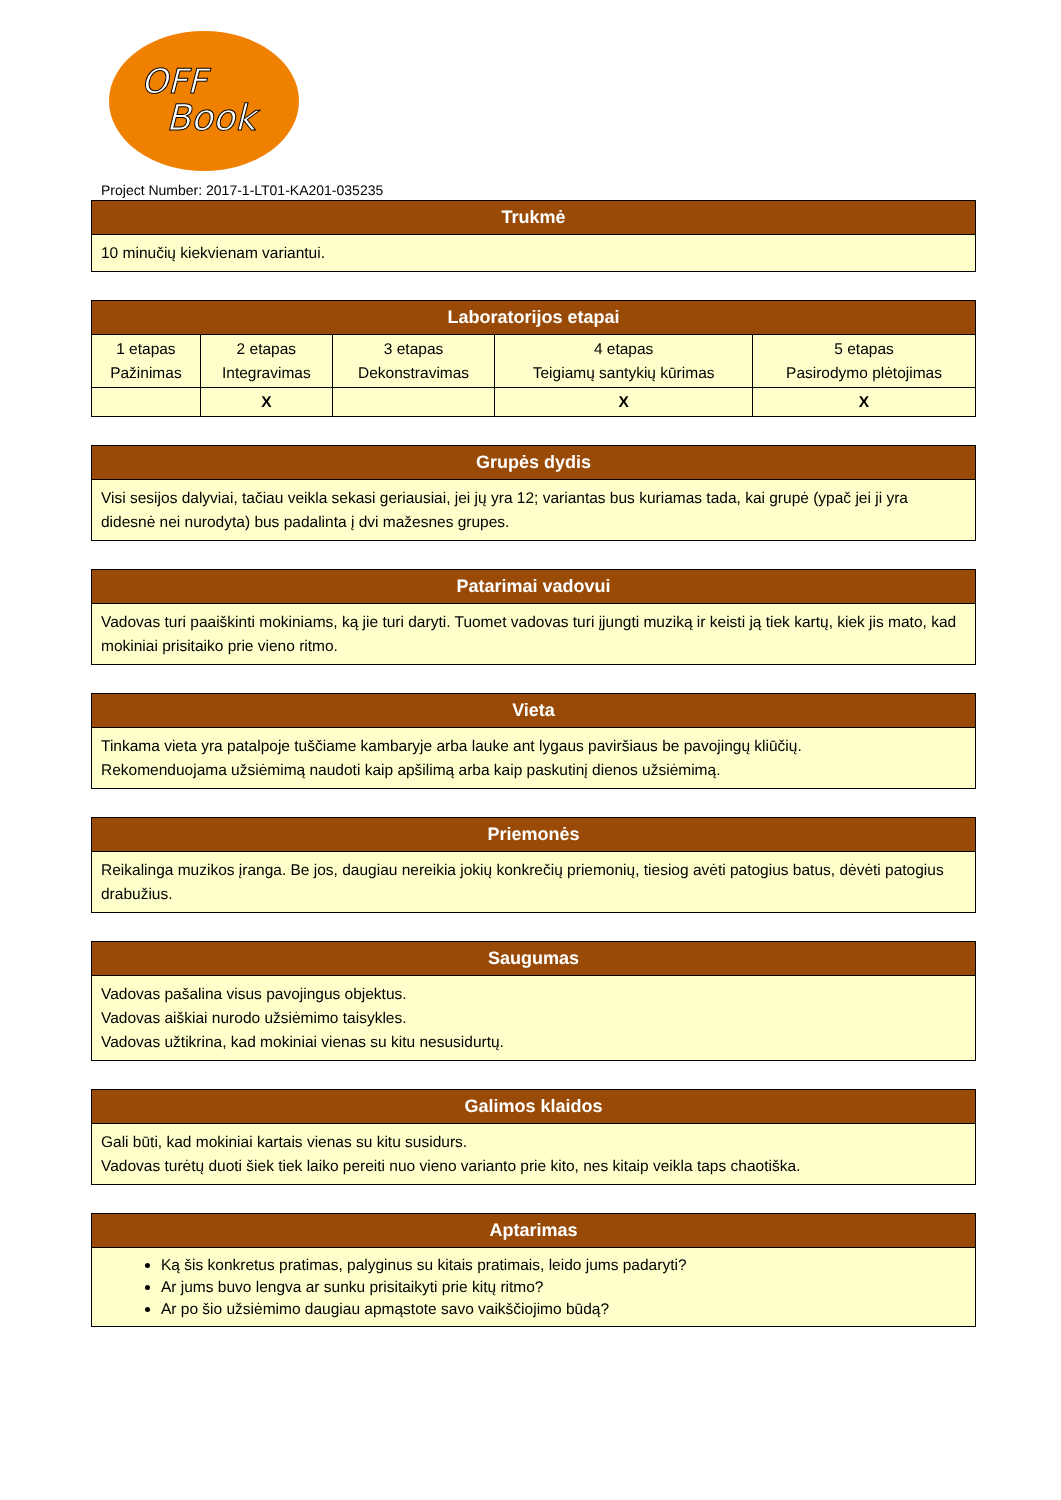OFF
Book
Project Number: 2017-1-LT01-KA201-035235
| Trukmė |
| --- |
| 10 minučių kiekvienam variantui. |
| Laboratorijos etapai | | | | |
| --- | --- | --- | --- | --- |
| 1 etapas Pažinimas | 2 etapas Integravimas | 3 etapas Dekonstravimas | 4 etapas Teigiamų santykių kūrimas | 5 etapas Pasirodymo plėtojimas |
| | X | | X | X |
| Grupės dydis |
| --- |
| Visi sesijos dalyviai, tačiau veikla sekasi geriausiai, jei jų yra 12; variantas bus kuriamas tada, kai grupė (ypač jei ji yra didesnė nei nurodyta) bus padalinta į dvi mažesnes grupes. |
| Patarimai vadovui |
| --- |
| Vadovas turi paaiškinti mokiniams, ką jie turi daryti. Tuomet vadovas turi įjungti muziką ir keisti ją tiek kartų, kiek jis mato, kad mokiniai prisitaiko prie vieno ritmo. |
| Vieta |
| --- |
| Tinkama vieta yra patalpoje tuščiame kambaryje arba lauke ant lygaus paviršiaus be pavojingų kliūčių. Rekomenduojama užsiėmimą naudoti kaip apšilimą arba kaip paskutinį dienos užsiėmimą. |
| Priemonės |
| --- |
| Reikalinga muzikos įranga. Be jos, daugiau nereikia jokių konkrečių priemonių, tiesiog avėti patogius batus, dėvėti patogius drabužius. |
| Saugumas |
| --- |
| Vadovas pašalina visus pavojingus objektus. Vadovas aiškiai nurodo užsiėmimo taisykles. Vadovas užtikrina, kad mokiniai vienas su kitu nesusidurtų. |
| Galimos klaidos |
| --- |
| Gali būti, kad mokiniai kartais vienas su kitu susidurs. Vadovas turėtų duoti šiek tiek laiko pereiti nuo vieno varianto prie kito, nes kitaip veikla taps chaotiška. |
| Aptarimas |
| --- |
| Ką šis konkretus pratimas, palyginus su kitais pratimais, leido jums padaryti? Ar jums buvo lengva ar sunku prisitaikyti prie kitų ritmo? Ar po šio užsiėmimo daugiau apmąstote savo vaikščiojimo būdą? |